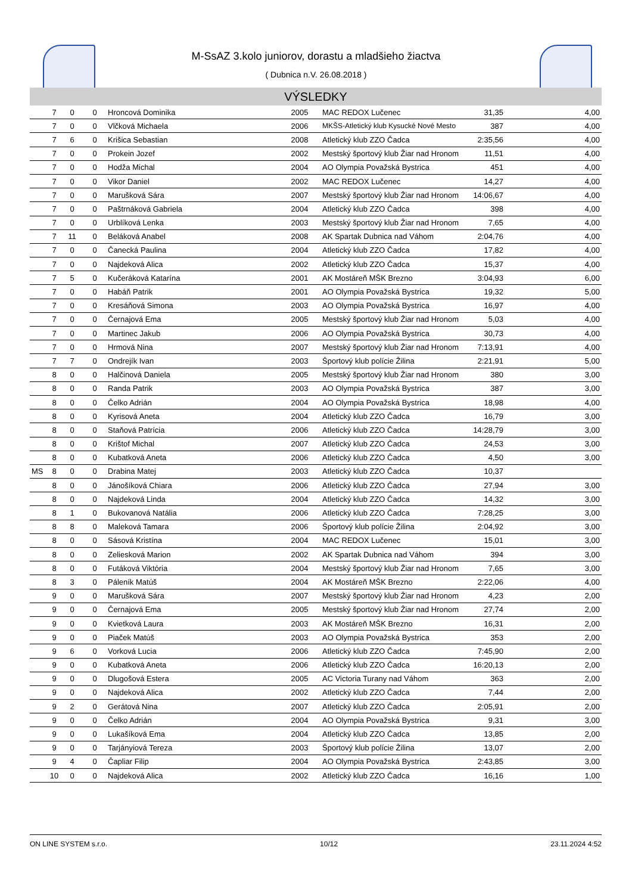M-SsAZ 3.kolo juniorov, dorastu a mladšieho žiactva
( Dubnica n.V. 26.08.2018 )
VÝSLEDKY
| | 7 | 0 | 0 | Hroncová Dominika | 2005 | MAC REDOX Lučenec | 31,35 | 4,00 |
| | 7 | 0 | 0 | Vlčková Michaela | 2006 | MKŠS-Atletický klub Kysucké Nové Mesto | 387 | 4,00 |
| | 7 | 6 | 0 | Krišica Sebastian | 2008 | Atletický klub ZZO Čadca | 2:35,56 | 4,00 |
| | 7 | 0 | 0 | Prokein Jozef | 2002 | Mestský športový klub Žiar nad Hronom | 11,51 | 4,00 |
| | 7 | 0 | 0 | Hodža Michal | 2004 | AO Olympia Považská Bystrica | 451 | 4,00 |
| | 7 | 0 | 0 | Vikor Daniel | 2002 | MAC REDOX Lučenec | 14,27 | 4,00 |
| | 7 | 0 | 0 | Maru­šková Sára | 2007 | Mestský športový klub Žiar nad Hronom | 14:06,67 | 4,00 |
| | 7 | 0 | 0 | Paštrnáková Gabriela | 2004 | Atletický klub ZZO Čadca | 398 | 4,00 |
| | 7 | 0 | 0 | Urblíková Lenka | 2003 | Mestský športový klub Žiar nad Hronom | 7,65 | 4,00 |
| | 7 | 11 | 0 | Beláková Anabel | 2008 | AK Spartak Dubnica nad Váhom | 2:04,76 | 4,00 |
| | 7 | 0 | 0 | Čanecká Paulina | 2004 | Atletický klub ZZO Čadca | 17,82 | 4,00 |
| | 7 | 0 | 0 | Najdeková Alica | 2002 | Atletický klub ZZO Čadca | 15,37 | 4,00 |
| | 7 | 5 | 0 | Kučeráková Katarína | 2001 | AK Mostáreň MŠK Brezno | 3:04,93 | 6,00 |
| | 7 | 0 | 0 | Habáň Patrik | 2001 | AO Olympia Považská Bystrica | 19,32 | 5,00 |
| | 7 | 0 | 0 | Kresáňová Simona | 2003 | AO Olympia Považská Bystrica | 16,97 | 4,00 |
| | 7 | 0 | 0 | Černajová Ema | 2005 | Mestský športový klub Žiar nad Hronom | 5,03 | 4,00 |
| | 7 | 0 | 0 | Martinec Jakub | 2006 | AO Olympia Považská Bystrica | 30,73 | 4,00 |
| | 7 | 0 | 0 | Hrmová Nina | 2007 | Mestský športový klub Žiar nad Hronom | 7:13,91 | 4,00 |
| | 7 | 7 | 0 | Ondrejík Ivan | 2003 | Športový klub polície Žilina | 2:21,91 | 5,00 |
| | 8 | 0 | 0 | Halčinová Daniela | 2005 | Mestský športový klub Žiar nad Hronom | 380 | 3,00 |
| | 8 | 0 | 0 | Randa Patrik | 2003 | AO Olympia Považská Bystrica | 387 | 3,00 |
| | 8 | 0 | 0 | Čelko Adrián | 2004 | AO Olympia Považská Bystrica | 18,98 | 4,00 |
| | 8 | 0 | 0 | Kyrisová Aneta | 2004 | Atletický klub ZZO Čadca | 16,79 | 3,00 |
| | 8 | 0 | 0 | Staňová Patrícia | 2006 | Atletický klub ZZO Čadca | 14:28,79 | 3,00 |
| | 8 | 0 | 0 | Krištof Michal | 2007 | Atletický klub ZZO Čadca | 24,53 | 3,00 |
| | 8 | 0 | 0 | Kubatková Aneta | 2006 | Atletický klub ZZO Čadca | 4,50 | 3,00 |
| MS | 8 | 0 | 0 | Drabina Matej | 2003 | Atletický klub ZZO Čadca | 10,37 | |
| | 8 | 0 | 0 | Jánošíková Chiara | 2006 | Atletický klub ZZO Čadca | 27,94 | 3,00 |
| | 8 | 0 | 0 | Najdeková Linda | 2004 | Atletický klub ZZO Čadca | 14,32 | 3,00 |
| | 8 | 1 | 0 | Bukovanová Natália | 2006 | Atletický klub ZZO Čadca | 7:28,25 | 3,00 |
| | 8 | 8 | 0 | Maleková Tamara | 2006 | Športový klub polície Žilina | 2:04,92 | 3,00 |
| | 8 | 0 | 0 | Sásová Kristína | 2004 | MAC REDOX Lučenec | 15,01 | 3,00 |
| | 8 | 0 | 0 | Zeliesková Marion | 2002 | AK Spartak Dubnica nad Váhom | 394 | 3,00 |
| | 8 | 0 | 0 | Futáková Viktória | 2004 | Mestský športový klub Žiar nad Hronom | 7,65 | 3,00 |
| | 8 | 3 | 0 | Páleník Matúš | 2004 | AK Mostáreň MŠK Brezno | 2:22,06 | 4,00 |
| | 9 | 0 | 0 | Maruš­ková Sára | 2007 | Mestský športový klub Žiar nad Hronom | 4,23 | 2,00 |
| | 9 | 0 | 0 | Černajová Ema | 2005 | Mestský športový klub Žiar nad Hronom | 27,74 | 2,00 |
| | 9 | 0 | 0 | Kvietková Laura | 2003 | AK Mostáreň MŠK Brezno | 16,31 | 2,00 |
| | 9 | 0 | 0 | Piaček Matúš | 2003 | AO Olympia Považská Bystrica | 353 | 2,00 |
| | 9 | 6 | 0 | Vorková Lucia | 2006 | Atletický klub ZZO Čadca | 7:45,90 | 2,00 |
| | 9 | 0 | 0 | Kubatková Aneta | 2006 | Atletický klub ZZO Čadca | 16:20,13 | 2,00 |
| | 9 | 0 | 0 | Dlugošová Estera | 2005 | AC Victoria Turany nad Váhom | 363 | 2,00 |
| | 9 | 0 | 0 | Najdeková Alica | 2002 | Atletický klub ZZO Čadca | 7,44 | 2,00 |
| | 9 | 2 | 0 | Gerátová Nina | 2007 | Atletický klub ZZO Čadca | 2:05,91 | 2,00 |
| | 9 | 0 | 0 | Čelko Adrián | 2004 | AO Olympia Považská Bystrica | 9,31 | 3,00 |
| | 9 | 0 | 0 | Lukašíková Ema | 2004 | Atletický klub ZZO Čadca | 13,85 | 2,00 |
| | 9 | 0 | 0 | Tarjányiová Tereza | 2003 | Športový klub polície Žilina | 13,07 | 2,00 |
| | 9 | 4 | 0 | Čapliar Filip | 2004 | AO Olympia Považská Bystrica | 2:43,85 | 3,00 |
| | 10 | 0 | 0 | Najdeková Alica | 2002 | Atletický klub ZZO Čadca | 16,16 | 1,00 |
ON LINE SYSTEM s.r.o. 10/12 23.11.2024 4:52